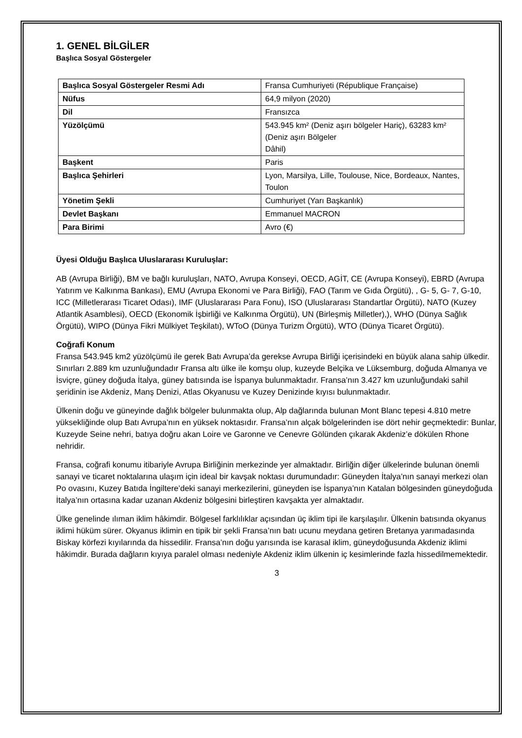1. GENEL BİLGİLER
Başlıca Sosyal Göstergeler
| Başlıca Sosyal Göstergeler Resmi Adı | Fransa Cumhuriyeti (République Française) |
| Nüfus | 64,9 milyon (2020) |
| Dil | Fransızca |
| Yüzölçümü | 543.945 km² (Deniz aşırı bölgeler Hariç), 63283 km² (Deniz aşırı Bölgeler Dâhil) |
| Başkent | Paris |
| Başlıca Şehirleri | Lyon, Marsilya, Lille, Toulouse, Nice, Bordeaux, Nantes, Toulon |
| Yönetim Şekli | Cumhuriyet (Yarı Başkanlık) |
| Devlet Başkanı | Emmanuel MACRON |
| Para Birimi | Avro (€) |
Üyesi Olduğu Başlıca Uluslararası Kuruluşlar:
AB (Avrupa Birliği), BM ve bağlı kuruluşları, NATO, Avrupa Konseyi, OECD, AGİT, CE (Avrupa Konseyi), EBRD (Avrupa Yatırım ve Kalkınma Bankası), EMU (Avrupa Ekonomi ve Para Birliği), FAO (Tarım ve Gıda Örgütü), , G- 5, G- 7, G-10, ICC (Milletlerarası Ticaret Odası), IMF (Uluslararası Para Fonu), ISO (Uluslararası Standartlar Örgütü), NATO (Kuzey Atlantik Asamblesi), OECD (Ekonomik İşbirliği ve Kalkınma Örgütü), UN (Birleşmiş Milletler),), WHO (Dünya Sağlık Örgütü), WIPO (Dünya Fikri Mülkiyet Teşkilatı), WToO (Dünya Turizm Örgütü), WTO (Dünya Ticaret Örgütü).
Coğrafi Konum
Fransa 543.945 km2 yüzölçümü ile gerek Batı Avrupa’da gerekse Avrupa Birliği içerisindeki en büyük alana sahip ülkedir. Sınırları 2.889 km uzunluğundadır Fransa altı ülke ile komşu olup, kuzeyde Belçika ve Lüksemburg, doğuda Almanya ve İsviçre, güney doğuda İtalya, güney batısında ise İspanya bulunmaktadır. Fransa’nın 3.427 km uzunluğundaki sahil şeridinin ise Akdeniz, Manş Denizi, Atlas Okyanusu ve Kuzey Denizinde kıyısı bulunmaktadır.
Ülkenin doğu ve güneyinde dağlık bölgeler bulunmakta olup, Alp dağlarında bulunan Mont Blanc tepesi 4.810 metre yüksekliğinde olup Batı Avrupa’nın en yüksek noktasıdır. Fransa’nın alçak bölgelerinden ise dört nehir geçmektedir: Bunlar, Kuzeyde Seine nehri, batıya doğru akan Loire ve Garonne ve Cenevre Gölünden çıkarak Akdeniz’e dökülen Rhone nehridir.
Fransa, coğrafi konumu itibariyle Avrupa Birliğinin merkezinde yer almaktadır. Birliğin diğer ülkelerinde bulunan önemli sanayi ve ticaret noktalarına ulaşım için ideal bir kavşak noktası durumundadır: Güneyden İtalya’nın sanayi merkezi olan Po ovasını, Kuzey Batıda İngiltere’deki sanayi merkezilerini, güneyden ise İspanya’nın Katalan bölgesinden güneydoğuda İtalya’nın ortasına kadar uzanan Akdeniz bölgesini birleştiren kavşakta yer almaktadır.
Ülke genelinde ılıman iklim hâkimdir. Bölgesel farklılıklar açısından üç iklim tipi ile karşılaşılır. Ülkenin batısında okyanus iklimi hüküm sürer. Okyanus iklimin en tipik bir şekli Fransa’nın batı ucunu meydana getiren Bretanya yarımadasında Biskay körfezi kıyılarında da hissedilir. Fransa’nın doğu yarısında ise karasal iklim, güneydoğusunda Akdeniz iklimi hâkimdir. Burada dağların kıyıya paralel olması nedeniyle Akdeniz iklim ülkenin iç kesimlerinde fazla hissedilmemektedir.
3